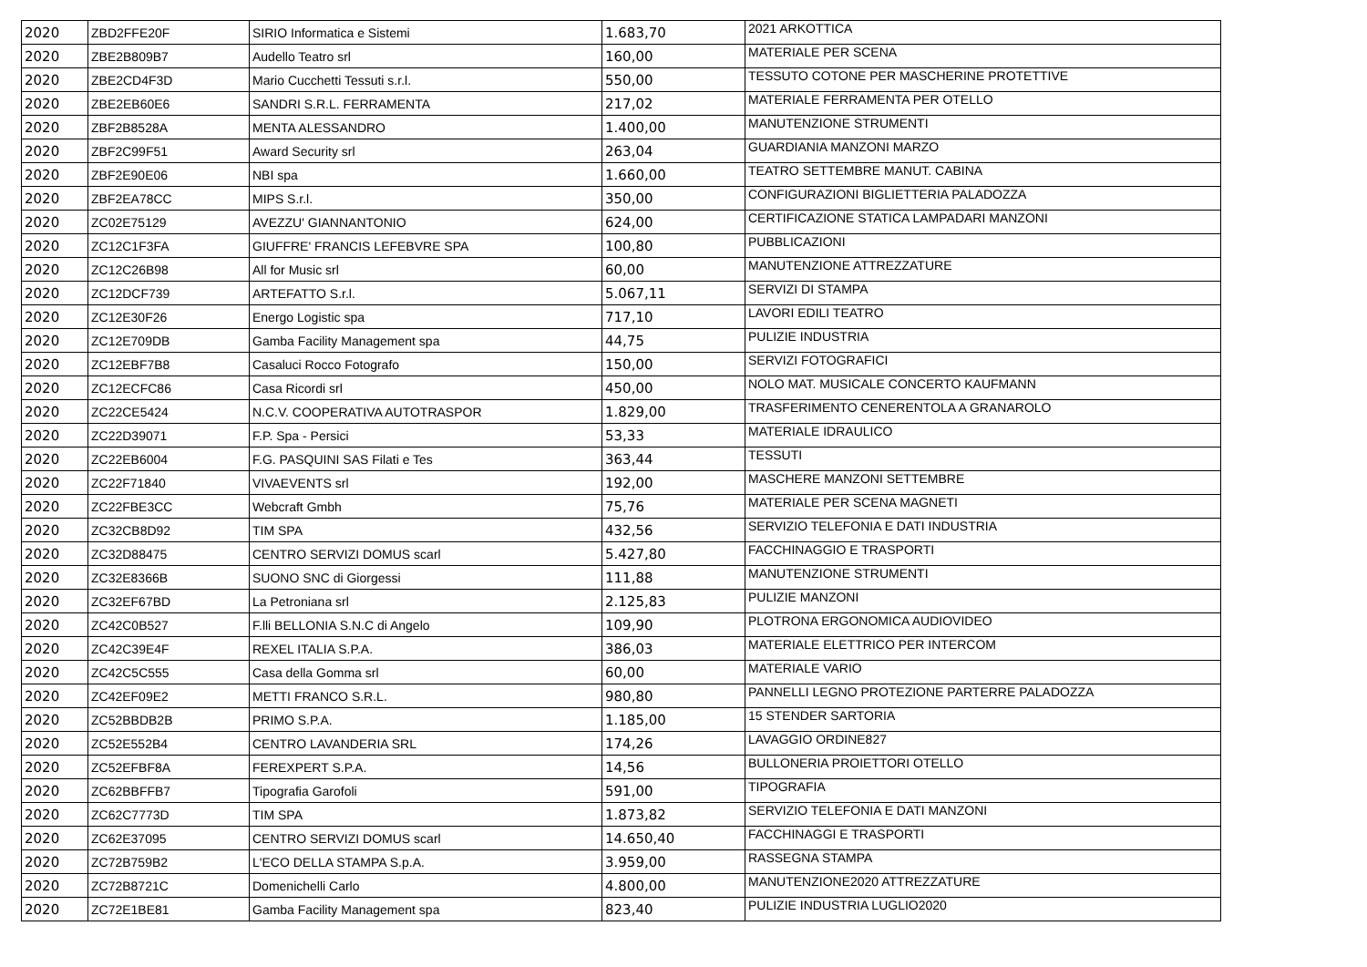| 2020 | ZBD2FFE20F | SIRIO Informatica e Sistemi | 1.683,70 | 2021 ARKOTTICA |
| 2020 | ZBE2B809B7 | Audello Teatro srl | 160,00 | MATERIALE PER SCENA |
| 2020 | ZBE2CD4F3D | Mario Cucchetti Tessuti s.r.l. | 550,00 | TESSUTO COTONE PER MASCHERINE PROTETTIVE |
| 2020 | ZBE2EB60E6 | SANDRI S.R.L. FERRAMENTA | 217,02 | MATERIALE FERRAMENTA PER OTELLO |
| 2020 | ZBF2B8528A | MENTA ALESSANDRO | 1.400,00 | MANUTENZIONE STRUMENTI |
| 2020 | ZBF2C99F51 | Award Security srl | 263,04 | GUARDIANIA MANZONI MARZO |
| 2020 | ZBF2E90E06 | NBI spa | 1.660,00 | TEATRO SETTEMBRE MANUT. CABINA |
| 2020 | ZBF2EA78CC | MIPS S.r.l. | 350,00 | CONFIGURAZIONI BIGLIETTERIA PALADOZZA |
| 2020 | ZC02E75129 | AVEZZU' GIANNANTONIO | 624,00 | CERTIFICAZIONE STATICA LAMPADARI MANZONI |
| 2020 | ZC12C1F3FA | GIUFFRE' FRANCIS LEFEBVRE SPA | 100,80 | PUBBLICAZIONI |
| 2020 | ZC12C26B98 | All for Music srl | 60,00 | MANUTENZIONE ATTREZZATURE |
| 2020 | ZC12DCF739 | ARTEFATTO S.r.l. | 5.067,11 | SERVIZI DI STAMPA |
| 2020 | ZC12E30F26 | Energo Logistic spa | 717,10 | LAVORI EDILI TEATRO |
| 2020 | ZC12E709DB | Gamba Facility Management spa | 44,75 | PULIZIE INDUSTRIA |
| 2020 | ZC12EBF7B8 | Casaluci Rocco Fotografo | 150,00 | SERVIZI FOTOGRAFICI |
| 2020 | ZC12ECFC86 | Casa Ricordi srl | 450,00 | NOLO MAT. MUSICALE CONCERTO KAUFMANN |
| 2020 | ZC22CE5424 | N.C.V. COOPERATIVA AUTOTRASPOR | 1.829,00 | TRASFERIMENTO CENERENTOLA A GRANAROLO |
| 2020 | ZC22D39071 | F.P. Spa - Persici | 53,33 | MATERIALE IDRAULICO |
| 2020 | ZC22EB6004 | F.G. PASQUINI SAS Filati e Tes | 363,44 | TESSUTI |
| 2020 | ZC22F71840 | VIVAEVENTS srl | 192,00 | MASCHERE MANZONI SETTEMBRE |
| 2020 | ZC22FBE3CC | Webcraft Gmbh | 75,76 | MATERIALE PER SCENA MAGNETI |
| 2020 | ZC32CB8D92 | TIM SPA | 432,56 | SERVIZIO TELEFONIA E DATI INDUSTRIA |
| 2020 | ZC32D88475 | CENTRO SERVIZI DOMUS scarl | 5.427,80 | FACCHINAGGIO E TRASPORTI |
| 2020 | ZC32E8366B | SUONO SNC di Giorgessi | 111,88 | MANUTENZIONE STRUMENTI |
| 2020 | ZC32EF67BD | La Petroniana srl | 2.125,83 | PULIZIE MANZONI |
| 2020 | ZC42C0B527 | F.lli BELLONIA S.N.C di Angelo | 109,90 | PLOTRONA ERGONOMICA AUDIOVIDEO |
| 2020 | ZC42C39E4F | REXEL ITALIA S.P.A. | 386,03 | MATERIALE ELETTRICO PER INTERCOM |
| 2020 | ZC42C5C555 | Casa della Gomma srl | 60,00 | MATERIALE VARIO |
| 2020 | ZC42EF09E2 | METTI FRANCO S.R.L. | 980,80 | PANNELLI LEGNO PROTEZIONE PARTERRE PALADOZZA |
| 2020 | ZC52BBDB2B | PRIMO S.P.A. | 1.185,00 | 15 STENDER SARTORIA |
| 2020 | ZC52E552B4 | CENTRO LAVANDERIA SRL | 174,26 | LAVAGGIO ORDINE827 |
| 2020 | ZC52EFBF8A | FEREXPERT S.P.A. | 14,56 | BULLONERIA PROIETTORI OTELLO |
| 2020 | ZC62BBFFB7 | Tipografia Garofoli | 591,00 | TIPOGRAFIA |
| 2020 | ZC62C7773D | TIM SPA | 1.873,82 | SERVIZIO TELEFONIA E DATI MANZONI |
| 2020 | ZC62E37095 | CENTRO SERVIZI DOMUS scarl | 14.650,40 | FACCHINAGGI E TRASPORTI |
| 2020 | ZC72B759B2 | L'ECO DELLA STAMPA S.p.A. | 3.959,00 | RASSEGNA STAMPA |
| 2020 | ZC72B8721C | Domenichelli Carlo | 4.800,00 | MANUTENZIONE2020 ATTREZZATURE |
| 2020 | ZC72E1BE81 | Gamba Facility Management spa | 823,40 | PULIZIE INDUSTRIA LUGLIO2020 |